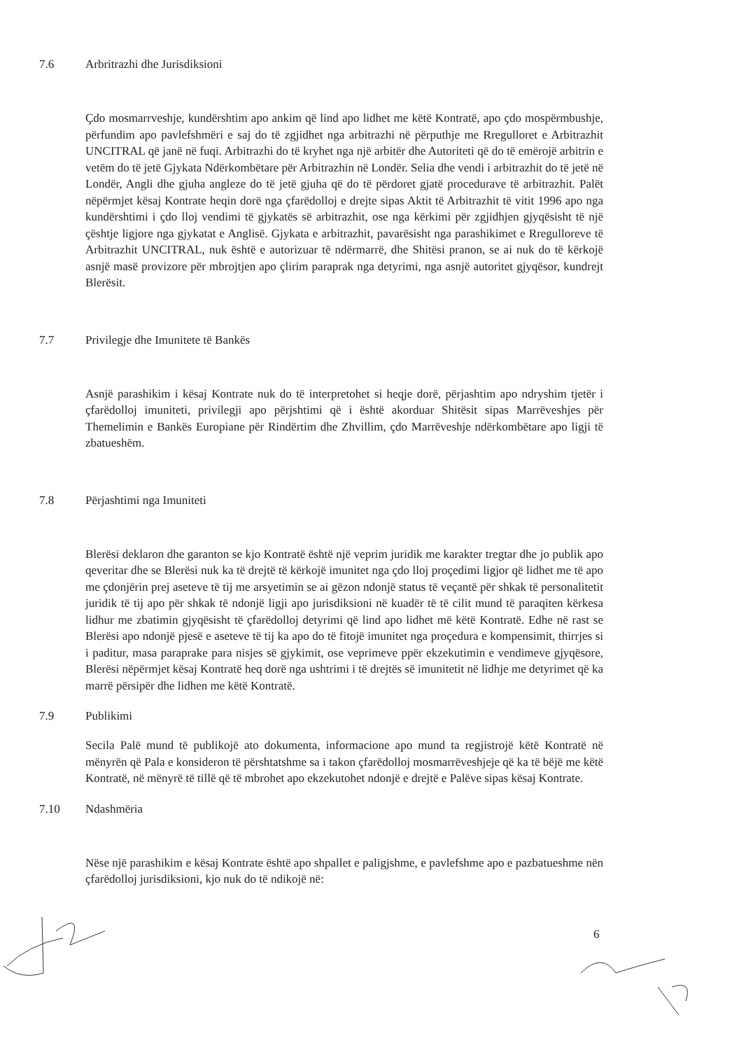7.6 Arbritrazhi dhe Jurisdiksioni
Çdo mosmarrveshje, kundërshtim apo ankim që lind apo lidhet me këtë Kontratë, apo çdo mospërmbushje, përfundim apo pavlefshmëri e saj do të zgjidhet nga arbitrazhi në përputhje me Rregulloret e Arbitrazhit UNCITRAL që janë në fuqi. Arbitrazhi do të kryhet nga një arbitër dhe Autoriteti që do të emërojë arbitrin e vetëm do të jetë Gjykata Ndërkombëtare për Arbitrazhin në Londër. Selia dhe vendi i arbitrazhit do të jetë në Londër, Angli dhe gjuha angleze do të jetë gjuha që do të përdoret gjatë procedurave të arbitrazhit. Palët nëpërmjet kësaj Kontrate heqin dorë nga çfarëdolloj e drejte sipas Aktit të Arbitrazhit të vitit 1996 apo nga kundërshtimi i çdo lloj vendimi të gjykatës së arbitrazhit, ose nga kërkimi për zgjidhjen gjyqësisht të një çështje ligjore nga gjykatat e Anglisë. Gjykata e arbitrazhit, pavarësisht nga parashikimet e Rregulloreve të Arbitrazhit UNCITRAL, nuk është e autorizuar të ndërmarrë, dhe Shitësi pranon, se ai nuk do të kërkojë asnjë masë provizore për mbrojtjen apo çlirim paraprak nga detyrimi, nga asnjë autoritet gjyqësor, kundrejt Blerësit.
7.7 Privilegje dhe Imunitete të Bankës
Asnjë parashikim i kësaj Kontrate nuk do të interpretohet si heqje dorë, përjashtim apo ndryshim tjetër i çfarëdolloj imuniteti, privilegji apo përjshtimi që i është akorduar Shitësit sipas Marrëveshjes për Themelimin e Bankës Europiane për Rindërtim dhe Zhvillim, çdo Marrëveshje ndërkombëtare apo ligji të zbatueshëm.
7.8 Përjashtimi nga Imuniteti
Blerësi deklaron dhe garanton se kjo Kontratë është një veprim juridik me karakter tregtar dhe jo publik apo qeveritar dhe se Blerësi nuk ka të drejtë të kërkojë imunitet nga çdo lloj proçedimi ligjor që lidhet me të apo me çdonjërin prej aseteve të tij me arsyetimin se ai gëzon ndonjë status të veçantë për shkak të personalitetit juridik të tij apo për shkak të ndonjë ligji apo jurisdiksioni në kuadër të të cilit mund të paraqiten kërkesa lidhur me zbatimin gjyqësisht të çfarëdolloj detyrimi që lind apo lidhet më këtë Kontratë. Edhe në rast se Blerësi apo ndonjë pjesë e aseteve të tij ka apo do të fitojë imunitet nga proçedura e kompensimit, thirrjes si i paditur, masa paraprake para nisjes së gjykimit, ose veprimeve ppër ekzekutimin e vendimeve gjyqësore, Blerësi nëpërmjet kësaj Kontratë heq dorë nga ushtrimi i të drejtës së imunitetit në lidhje me detyrimet që ka marrë përsipër dhe lidhen me këtë Kontratë.
7.9 Publikimi
Secila Palë mund të publikojë ato dokumenta, informacione apo mund ta regjistrojë këtë Kontratë në mënyrën që Pala e konsideron të përshtatshme sa i takon çfarëdolloj mosmarrëveshjeje që ka të bëjë me këtë Kontratë, në mënyrë të tillë që të mbrohet apo ekzekutohet ndonjë e drejtë e Palëve sipas kësaj Kontrate.
7.10 Ndashmëria
Nëse një parashikim e kësaj Kontrate është apo shpallet e paligjshme, e pavlefshme apo e pazbatueshme nën çfarëdolloj jurisdiksioni, kjo nuk do të ndikojë në:
6